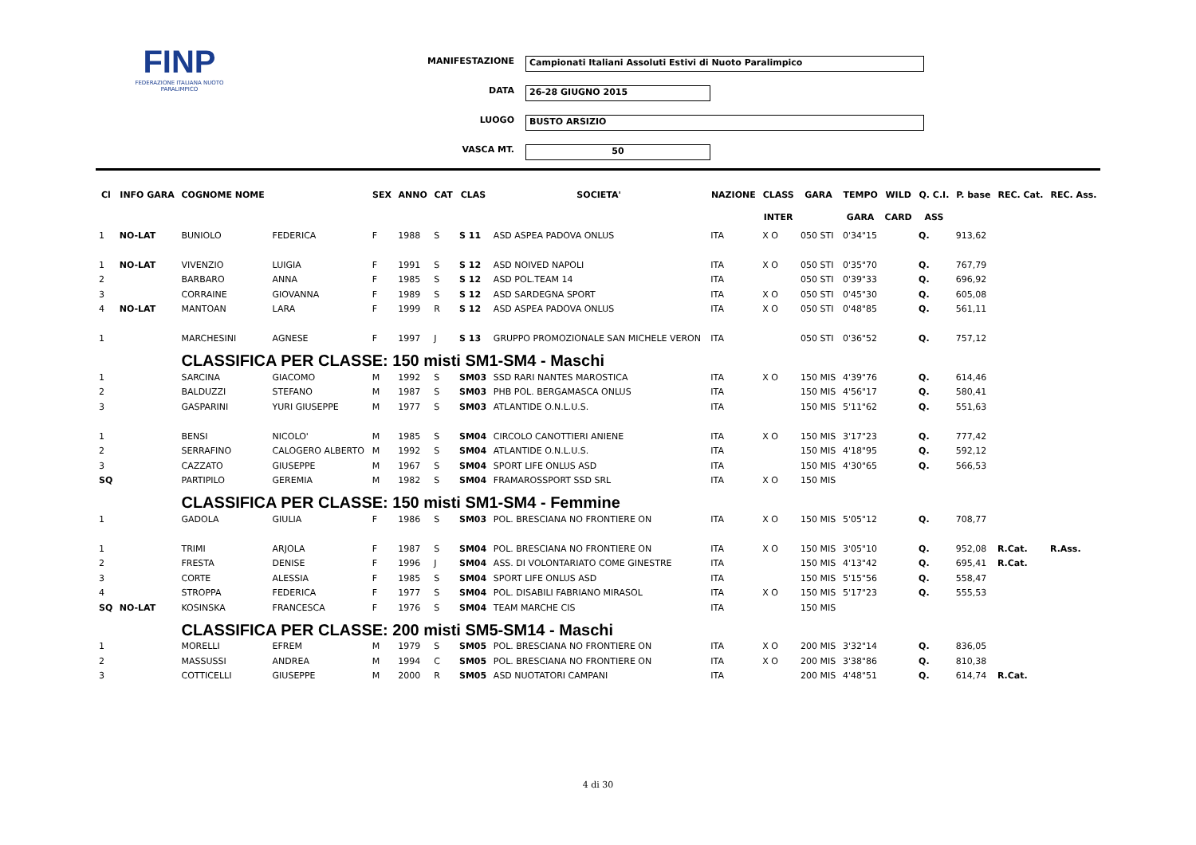FINP
FEDERAZIONE ITALIANA NUOTO PARALIMPICO
MANIFESTAZIONE
Campionati Italiani Assoluti Estivi di Nuoto Paralimpico
DATA
26-28 GIUGNO 2015
LUOGO
BUSTO ARSIZIO
VASCA MT.
50
| Cl | INFO GARA | COGNOME NOME | | SEX | ANNO | CAT | CLAS | SOCIETA' | NAZIONE | CLASS | GARA | TEMPO | WILD | Q. C.I. | P. base | REC. Cat. | REC. Ass. |
| --- | --- | --- | --- | --- | --- | --- | --- | --- | --- | --- | --- | --- | --- | --- | --- | --- | --- |
| | | | | | | | | | | INTER | | GARA | CARD | ASS | | | |
| 1 | NO-LAT | BUNIOLO | FEDERICA | F | 1988 | S | S 11 | ASD ASPEA PADOVA ONLUS | ITA | X O | 050 STI | 0'34"15 | | Q. | 913,62 | | |
| 1 | NO-LAT | VIVENZIO | LUIGIA | F | 1991 | S | S 12 | ASD NOIVED NAPOLI | ITA | X O | 050 STI | 0'35"70 | | Q. | 767,79 | | |
| 2 | | BARBARO | ANNA | F | 1985 | S | S 12 | ASD POL.TEAM 14 | ITA | | 050 STI | 0'39"33 | | Q. | 696,92 | | |
| 3 | | CORRAINE | GIOVANNA | F | 1989 | S | S 12 | ASD SARDEGNA SPORT | ITA | X O | 050 STI | 0'45"30 | | Q. | 605,08 | | |
| 4 | NO-LAT | MANTOAN | LARA | F | 1999 | R | S 12 | ASD ASPEA PADOVA ONLUS | ITA | X O | 050 STI | 0'48"85 | | Q. | 561,11 | | |
| 1 | | MARCHESINI | AGNESE | F | 1997 | J | S 13 | GRUPPO PROMOZIONALE SAN MICHELE VERON | ITA | | 050 STI | 0'36"52 | | Q. | 757,12 | | |
| | | CLASSIFICA PER CLASSE: 150 misti SM1-SM4 - Maschi | | | | | | | | | | | | | | | |
| 1 | | SARCINA | GIACOMO | M | 1992 | S | SM03 | SSD RARI NANTES MAROSTICA | ITA | X O | 150 MIS | 4'39"76 | | Q. | 614,46 | | |
| 2 | | BALDUZZI | STEFANO | M | 1987 | S | SM03 | PHB POL. BERGAMASCA ONLUS | ITA | | 150 MIS | 4'56"17 | | Q. | 580,41 | | |
| 3 | | GASPARINI | YURI GIUSEPPE | M | 1977 | S | SM03 | ATLANTIDE O.N.L.U.S. | ITA | | 150 MIS | 5'11"62 | | Q. | 551,63 | | |
| 1 | | BENSI | NICOLO' | M | 1985 | S | SM04 | CIRCOLO CANOTTIERI ANIENE | ITA | X O | 150 MIS | 3'17"23 | | Q. | 777,42 | | |
| 2 | | SERRAFINO | CALOGERO ALBERTO | M | 1992 | S | SM04 | ATLANTIDE O.N.L.U.S. | ITA | | 150 MIS | 4'18"95 | | Q. | 592,12 | | |
| 3 | | CAZZATO | GIUSEPPE | M | 1967 | S | SM04 | SPORT LIFE ONLUS ASD | ITA | | 150 MIS | 4'30"65 | | Q. | 566,53 | | |
| SQ | | PARTIPILO | GEREMIA | M | 1982 | S | SM04 | FRAMAROSSPORT SSD SRL | ITA | X O | 150 MIS | | | | | | |
| | | CLASSIFICA PER CLASSE: 150 misti SM1-SM4 - Femmine | | | | | | | | | | | | | | | |
| 1 | | GADOLA | GIULIA | F | 1986 | S | SM03 | POL. BRESCIANA NO FRONTIERE ON | ITA | X O | 150 MIS | 5'05"12 | | Q. | 708,77 | | |
| 1 | | TRIMI | ARJOLA | F | 1987 | S | SM04 | POL. BRESCIANA NO FRONTIERE ON | ITA | X O | 150 MIS | 3'05"10 | | Q. | 952,08 | R.Cat. | R.Ass. |
| 2 | | FRESTA | DENISE | F | 1996 | J | SM04 | ASS. DI VOLONTARIATO COME GINESTRE | ITA | | 150 MIS | 4'13"42 | | Q. | 695,41 | R.Cat. | |
| 3 | | CORTE | ALESSIA | F | 1985 | S | SM04 | SPORT LIFE ONLUS ASD | ITA | | 150 MIS | 5'15"56 | | Q. | 558,47 | | |
| 4 | | STROPPA | FEDERICA | F | 1977 | S | SM04 | POL. DISABILI FABRIANO MIRASOL | ITA | X O | 150 MIS | 5'17"23 | | Q. | 555,53 | | |
| SQ | NO-LAT | KOSINSKA | FRANCESCA | F | 1976 | S | SM04 | TEAM MARCHE CIS | ITA | | 150 MIS | | | | | | |
| | | CLASSIFICA PER CLASSE: 200 misti SM5-SM14 - Maschi | | | | | | | | | | | | | | | |
| 1 | | MORELLI | EFREM | M | 1979 | S | SM05 | POL. BRESCIANA NO FRONTIERE ON | ITA | X O | 200 MIS | 3'32"14 | | Q. | 836,05 | | |
| 2 | | MASSUSSI | ANDREA | M | 1994 | C | SM05 | POL. BRESCIANA NO FRONTIERE ON | ITA | X O | 200 MIS | 3'38"86 | | Q. | 810,38 | | |
| 3 | | COTTICELLI | GIUSEPPE | M | 2000 | R | SM05 | ASD NUOTATORI CAMPANI | ITA | | 200 MIS | 4'48"51 | | Q. | 614,74 | R.Cat. | |
4 di 30